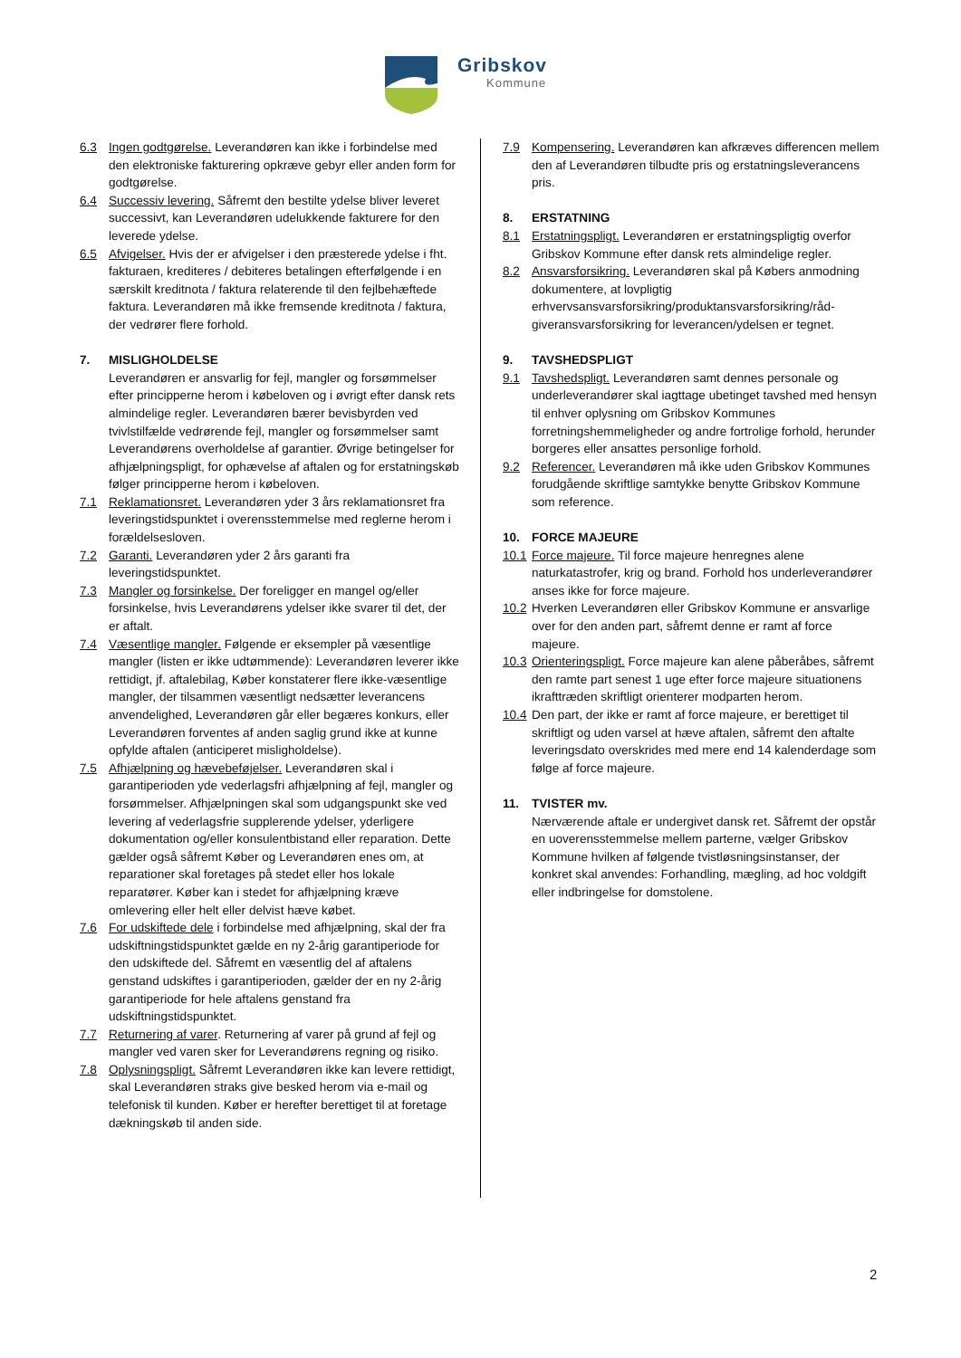Gribskov
Kommune
6.3 Ingen godtgørelse. Leverandøren kan ikke i forbindelse med den elektroniske fakturering opkræve gebyr eller anden form for godtgørelse.
6.4 Successiv levering. Såfremt den bestilte ydelse bliver leveret successivt, kan Leverandøren udelukkende fakturere for den leverede ydelse.
6.5 Afvigelser. Hvis der er afvigelser i den præsterede ydelse i fht. fakturaen, krediteres / debiteres betalingen efterfølgende i en særskilt kreditnota / faktura relaterende til den fejlbehæftede faktura. Leverandøren må ikke fremsende kreditnota / faktura, der vedrører flere forhold.
7. MISLIGHOLDELSE
Leverandøren er ansvarlig for fejl, mangler og forsømmelser efter principperne herom i købeloven og i øvrigt efter dansk rets almindelige regler. Leverandøren bærer bevisbyrden ved tvivlstilfælde vedrørende fejl, mangler og forsømmelser samt Leverandørens overholdelse af garantier. Øvrige betingelser for afhjælpningspligt, for ophævelse af aftalen og for erstatningskøb følger principperne herom i købeloven.
7.1 Reklamationsret. Leverandøren yder 3 års reklamationsret fra leveringstidspunktet i overensstemmelse med reglerne herom i forældelsesloven.
7.2 Garanti. Leverandøren yder 2 års garanti fra leveringstidspunktet.
7.3 Mangler og forsinkelse. Der foreligger en mangel og/eller forsinkelse, hvis Leverandørens ydelser ikke svarer til det, der er aftalt.
7.4 Væsentlige mangler. Følgende er eksempler på væsentlige mangler (listen er ikke udtømmende): Leverandøren leverer ikke rettidigt, jf. aftalebilag, Køber konstaterer flere ikke-væsentlige mangler, der tilsammen væsentligt nedsætter leverancens anvendelighed, Leverandøren går eller begæres konkurs, eller Leverandøren forventes af anden saglig grund ikke at kunne opfylde aftalen (anticiperet misligholdelse).
7.5 Afhjælpning og hævebeføjelser. Leverandøren skal i garantiperioden yde vederlagsfri afhjælpning af fejl, mangler og forsømmelser. Afhjælpningen skal som udgangspunkt ske ved levering af vederlagsfrie supplerende ydelser, yderligere dokumentation og/eller konsulentbistand eller reparation. Dette gælder også såfremt Køber og Leverandøren enes om, at reparationer skal foretages på stedet eller hos lokale reparatører. Køber kan i stedet for afhjælpning kræve omlevering eller helt eller delvist hæve købet.
7.6 For udskiftede dele i forbindelse med afhjælpning, skal der fra udskiftningstidspunktet gælde en ny 2-årig garantiperiode for den udskiftede del. Såfremt en væsentlig del af aftalens genstand udskiftes i garantiperioden, gælder der en ny 2-årig garantiperiode for hele aftalens genstand fra udskiftningstidspunktet.
7.7 Returnering af varer. Returnering af varer på grund af fejl og mangler ved varen sker for Leverandørens regning og risiko.
7.8 Oplysningspligt. Såfremt Leverandøren ikke kan levere rettidigt, skal Leverandøren straks give besked herom via e-mail og telefonisk til kunden. Køber er herefter berettiget til at foretage dækningskøb til anden side.
7.9 Kompensering. Leverandøren kan afkræves differencen mellem den af Leverandøren tilbudte pris og erstatningsleverancens pris.
8. ERSTATNING
8.1 Erstatningspligt. Leverandøren er erstatningspligtig overfor Gribskov Kommune efter dansk rets almindelige regler.
8.2 Ansvarsforsikring. Leverandøren skal på Købers anmodning dokumentere, at lovpligtig erhvervsansvarsforsikring/produktansvarsforsikring/råd-giveransvarsforsikring for leverancen/ydelsen er tegnet.
9. TAVSHEDSPLIGT
9.1 Tavshedspligt. Leverandøren samt dennes personale og underleverandører skal iagttage ubetinget tavshed med hensyn til enhver oplysning om Gribskov Kommunes forretningshemmeligheder og andre fortrolige forhold, herunder borgeres eller ansattes personlige forhold.
9.2 Referencer. Leverandøren må ikke uden Gribskov Kommunes forudgående skriftlige samtykke benytte Gribskov Kommune som reference.
10. FORCE MAJEURE
10.1 Force majeure. Til force majeure henregnes alene naturkatastrofer, krig og brand. Forhold hos underleverandører anses ikke for force majeure.
10.2 Hverken Leverandøren eller Gribskov Kommune er ansvarlige over for den anden part, såfremt denne er ramt af force majeure.
10.3 Orienteringspligt. Force majeure kan alene påberåbes, såfremt den ramte part senest 1 uge efter force majeure situationens ikrafttræden skriftligt orienterer modparten herom.
10.4 Den part, der ikke er ramt af force majeure, er berettiget til skriftligt og uden varsel at hæve aftalen, såfremt den aftalte leveringsdato overskrides med mere end 14 kalenderdage som følge af force majeure.
11. TVISTER mv.
Nærværende aftale er undergivet dansk ret. Såfremt der opstår en uoverensstemmelse mellem parterne, vælger Gribskov Kommune hvilken af følgende tvistløsningsinstanser, der konkret skal anvendes: Forhandling, mægling, ad hoc voldgift eller indbringelse for domstolene.
2